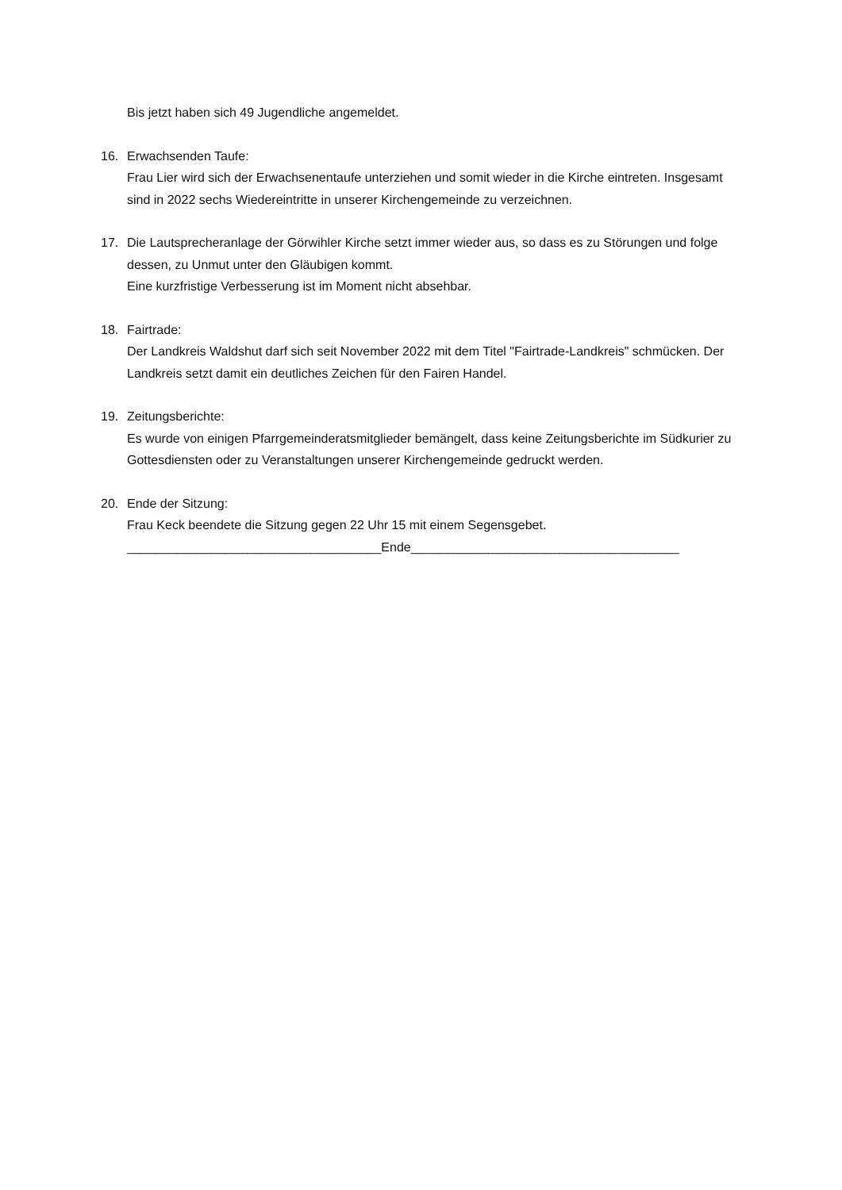Bis jetzt haben sich 49 Jugendliche angemeldet.
16. Erwachsenden Taufe:
Frau Lier wird sich der Erwachsenentaufe unterziehen und somit wieder in die Kirche eintreten. Insgesamt sind in 2022 sechs Wiedereintritte in unserer Kirchengemeinde zu verzeichnen.
17. Die Lautsprecheranlage der Görwihler Kirche setzt immer wieder aus, so dass es zu Störungen und folge dessen, zu Unmut unter den Gläubigen kommt.
Eine kurzfristige Verbesserung ist im Moment nicht absehbar.
18. Fairtrade:
Der Landkreis Waldshut darf sich seit November 2022 mit dem Titel "Fairtrade-Landkreis" schmücken. Der Landkreis setzt damit ein deutliches Zeichen für den Fairen Handel.
19. Zeitungsberichte:
Es wurde von einigen Pfarrgemeinderatsmitglieder bemängelt, dass keine Zeitungsberichte im Südkurier zu Gottesdiensten oder zu Veranstaltungen unserer Kirchengemeinde gedruckt werden.
20. Ende der Sitzung:
Frau Keck beendete die Sitzung gegen 22 Uhr 15 mit einem Segensgebet.
____________________________________Ende______________________________________